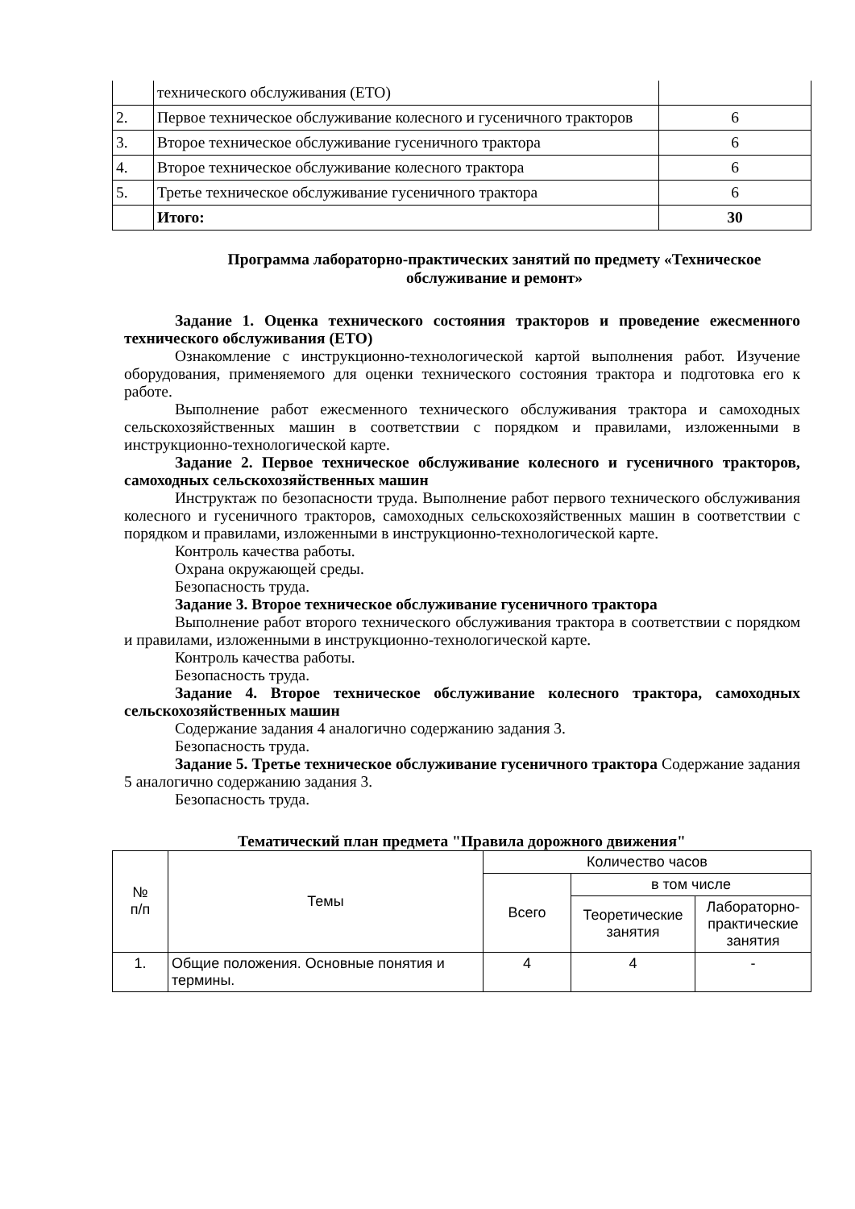| | технического обслуживания (ЕТО) | |
| 2. | Первое техническое обслуживание колесного и гусеничного тракторов | 6 |
| 3. | Второе техническое обслуживание гусеничного трактора | 6 |
| 4. | Второе техническое обслуживание колесного трактора | 6 |
| 5. | Третье техническое обслуживание гусеничного трактора | 6 |
| | Итого: | 30 |
Программа лабораторно-практических занятий по предмету «Техническое обслуживание и ремонт»
Задание 1. Оценка технического состояния тракторов и проведение ежесменного технического обслуживания (ЕТО)
Ознакомление с инструкционно-технологической картой выполнения работ. Изучение оборудования, применяемого для оценки технического состояния трактора и подготовка его к работе.
Выполнение работ ежесменного технического обслуживания трактора и самоходных сельскохозяйственных машин в соответствии с порядком и правилами, изложенными в инструкционно-технологической карте.
Задание 2. Первое техническое обслуживание колесного и гусеничного тракторов, самоходных сельскохозяйственных машин
Инструктаж по безопасности труда. Выполнение работ первого технического обслуживания колесного и гусеничного тракторов, самоходных сельскохозяйственных машин в соответствии с порядком и правилами, изложенными в инструкционно-технологической карте.
Контроль качества работы.
Охрана окружающей среды.
Безопасность труда.
Задание 3. Второе техническое обслуживание гусеничного трактора
Выполнение работ второго технического обслуживания трактора в соответствии с порядком и правилами, изложенными в инструкционно-технологической карте.
Контроль качества работы.
Безопасность труда.
Задание 4. Второе техническое обслуживание колесного трактора, самоходных сельскохозяйственных машин
Содержание задания 4 аналогично содержанию задания 3.
Безопасность труда.
Задание 5. Третье техническое обслуживание гусеничного трактора Содержание задания 5 аналогично содержанию задания 3.
Безопасность труда.
Тематический план предмета "Правила дорожного движения"
| № п/п | Темы | Количество часов | | |
| | | Всего | в том числе | |
| | | | Теоретические занятия | Лабораторно-практические занятия |
| 1. | Общие положения. Основные понятия и термины. | 4 | 4 | - |